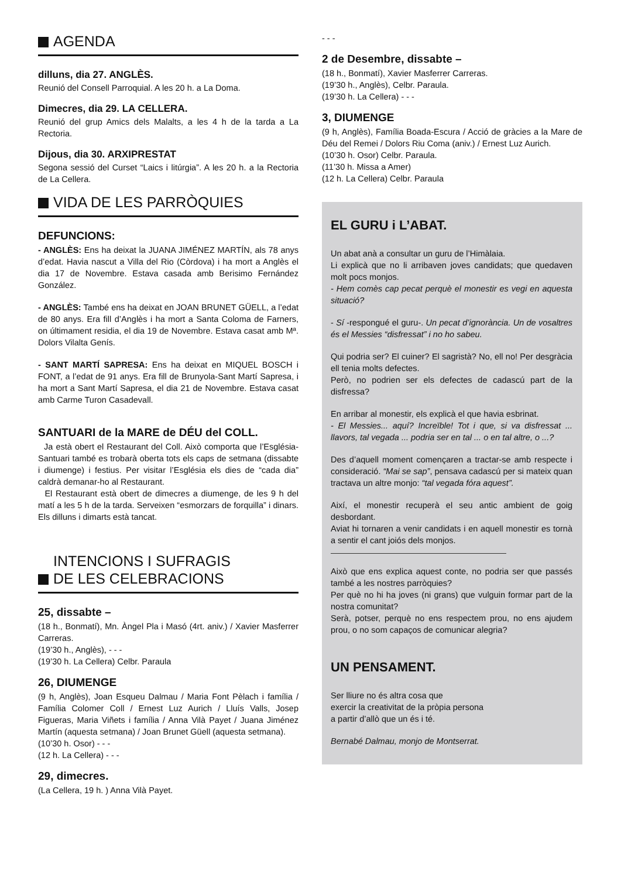AGENDA
dilluns, dia 27. ANGLÈS.
Reunió del Consell Parroquial. A les 20 h. a La Doma.
Dimecres, dia 29. LA CELLERA.
Reunió del grup Amics dels Malalts, a les 4 h de la tarda a La Rectoria.
Dijous, dia 30. ARXIPRESTAT
Segona sessió del Curset “Laics i litúrgia”. A les 20 h. a la Rectoria de La Cellera.
VIDA DE LES PARRÒQUIES
DEFUNCIONS:
- ANGLÈS: Ens ha deixat la JUANA JIMÉNEZ MARTÍN, als 78 anys d’edat. Havia nascut a Villa del Rio (Còrdova) i ha mort a Anglès el dia 17 de Novembre. Estava casada amb Berisimo Fernández González.
- ANGLÈS: També ens ha deixat en JOAN BRUNET GÜELL, a l’edat de 80 anys. Era fill d’Anglès i ha mort a Santa Coloma de Farners, on últimament residia, el dia 19 de Novembre. Estava casat amb Mª. Dolors Vilalta Genís.
- SANT MARTÍ SAPRESA: Ens ha deixat en MIQUEL BOSCH i FONT, a l’edat de 91 anys. Era fill de Brunyola-Sant Martí Sapresa, i ha mort a Sant Martí Sapresa, el dia 21 de Novembre. Estava casat amb Carme Turon Casadevall.
SANTUARI de la MARE de DÉU del COLL.
Ja està obert el Restaurant del Coll. Això comporta que l’Església-Santuari també es trobarà oberta tots els caps de setmana (dissabte i diumenge) i festius. Per visitar l’Església els dies de “cada dia” caldrà demanar-ho al Restaurant.
El Restaurant està obert de dimecres a diumenge, de les 9 h del matí a les 5 h de la tarda. Serveixen “esmorzars de forquilla” i dinars. Els dilluns i dimarts està tancat.
INTENCIONS I SUFRAGIS
DE LES CELEBRACIONS
25, dissabte –
(18 h., Bonmatí), Mn. Àngel Pla i Masó (4rt. aniv.) / Xavier Masferrer Carreras.
(19’30 h., Anglès), - - -
(19’30 h. La Cellera) Celbr. Paraula
26, DIUMENGE
(9 h, Anglès), Joan Esqueu Dalmau / Maria Font Pèlach i família / Família Colomer Coll / Ernest Luz Aurich / Lluís Valls, Josep Figueras, Maria Viñets i família / Anna Vilà Payet / Juana Jiménez Martín (aquesta setmana) / Joan Brunet Güell (aquesta setmana).
(10’30 h. Osor) - - -
(12 h. La Cellera) - - -
29, dimecres.
(La Cellera, 19 h. ) Anna Vilà Payet.
- - -
2 de Desembre, dissabte –
(18 h., Bonmatí), Xavier Masferrer Carreras.
(19’30 h., Anglès), Celbr. Paraula.
(19’30 h. La Cellera) - - -
3, DIUMENGE
(9 h, Anglès), Família Boada-Escura / Acció de gràcies a la Mare de Déu del Remei / Dolors Riu Coma (aniv.) / Ernest Luz Aurich.
(10’30 h. Osor) Celbr. Paraula.
(11’30 h. Missa a Amer)
(12 h. La Cellera) Celbr. Paraula
EL GURU i L’ABAT.
Un abat anà a consultar un guru de l’Himàlaia.
Li explicà que no li arribaven joves candidats; que quedaven molt pocs monjos.
- Hem comès cap pecat perquè el monestir es vegi en aquesta situació?
- Sí -respongué el guru-. Un pecat d’ignorància. Un de vosaltres és el Messies “disfressat” i no ho sabeu.
Qui podria ser? El cuiner? El sagristà? No, ell no! Per desgràcia ell tenia molts defectes.
Però, no podrien ser els defectes de cadascú part de la disfressa?
En arribar al monestir, els explicà el que havia esbrinat.
- El Messies... aquí? Increïble! Tot i que, si va disfressat ... llavors, tal vegada ... podria ser en tal ... o en tal altre, o ...?
Des d’aquell moment començaren a tractar-se amb respecte i consideració. “Mai se sap”, pensava cadascú per si mateix quan tractava un altre monjo: “tal vegada fóra aquest”.
Així, el monestir recuperà el seu antic ambient de goig desbordant.
Aviat hi tornaren a venir candidats i en aquell monestir es tornà a sentir el cant joiós dels monjos.
Això que ens explica aquest conte, no podria ser que passés també a les nostres parròquies?
Per què no hi ha joves (ni grans) que vulguin formar part de la nostra comunitat?
Serà, potser, perquè no ens respectem prou, no ens ajudem prou, o no som capaços de comunicar alegria?
UN PENSAMENT.
Ser lliure no és altra cosa que
exercir la creativitat de la pròpia persona
a partir d’allò que un és i té.
Bernabé Dalmau, monjo de Montserrat.